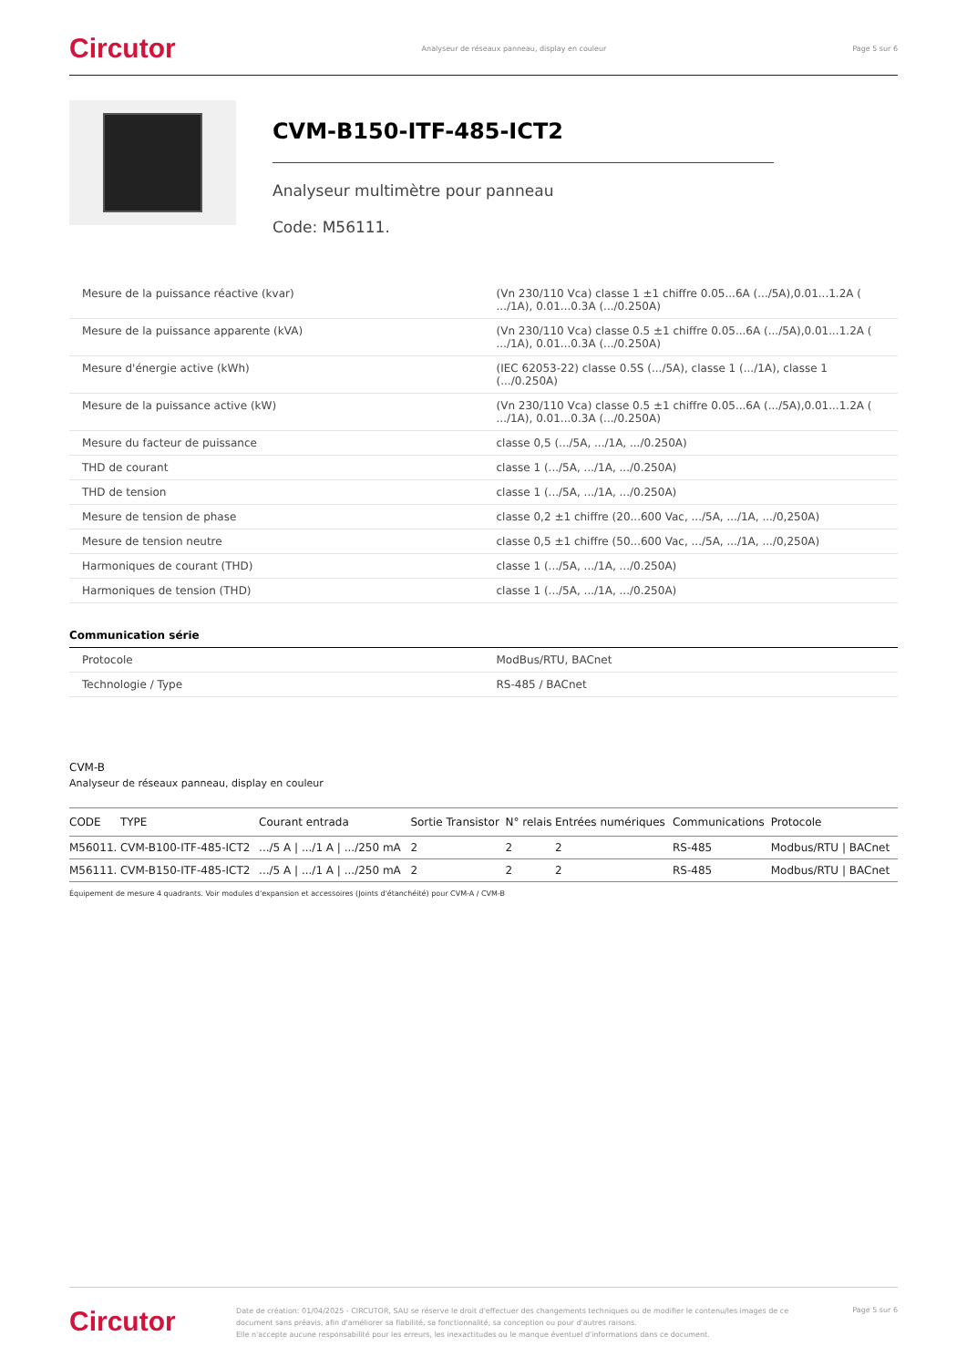Circutor
Analyseur de réseaux panneau, display en couleur
Page 5 sur 6
CVM-B150-ITF-485-ICT2
Analyseur multimètre pour panneau
Code: M56111.
| Mesure de la puissance réactive (kvar) | (Vn 230/110 Vca) classe 1 ±1 chiffre 0.05...6A (.../5A),0.01...1.2A ( .../1A), 0.01...0.3A (.../0.250A) |
| Mesure de la puissance apparente (kVA) | (Vn 230/110 Vca) classe 0.5 ±1 chiffre 0.05...6A (.../5A),0.01...1.2A ( .../1A), 0.01...0.3A (.../0.250A) |
| Mesure d'énergie active (kWh) | (IEC 62053-22) classe 0.5S (.../5A), classe 1 (.../1A), classe 1 (.../0.250A) |
| Mesure de la puissance active (kW) | (Vn 230/110 Vca) classe 0.5 ±1 chiffre 0.05...6A (.../5A),0.01...1.2A ( .../1A), 0.01...0.3A (.../0.250A) |
| Mesure du facteur de puissance | classe 0,5 (.../5A, .../1A, .../0.250A) |
| THD de courant | classe 1 (.../5A, .../1A, .../0.250A) |
| THD de tension | classe 1 (.../5A, .../1A, .../0.250A) |
| Mesure de tension de phase | classe 0,2 ±1 chiffre (20...600 Vac, .../5A, .../1A, .../0,250A) |
| Mesure de tension neutre | classe 0,5 ±1 chiffre (50...600 Vac, .../5A, .../1A, .../0,250A) |
| Harmoniques de courant (THD) | classe 1 (.../5A, .../1A, .../0.250A) |
| Harmoniques de tension (THD) | classe 1 (.../5A, .../1A, .../0.250A) |
Communication série
| Protocole | ModBus/RTU, BACnet |
| Technologie / Type | RS-485 / BACnet |
CVM-B
Analyseur de réseaux panneau, display en couleur
| CODE | TYPE | Courant entrada | Sortie Transistor | N° relais | Entrées numériques | Communications | Protocole |
| --- | --- | --- | --- | --- | --- | --- | --- |
| M56011. | CVM-B100-ITF-485-ICT2 | .../5 A / .../1 A / .../250 mA | 2 | 2 | 2 | RS-485 | Modbus/RTU / BACnet |
| M56111. | CVM-B150-ITF-485-ICT2 | .../5 A / .../1 A / .../250 mA | 2 | 2 | 2 | RS-485 | Modbus/RTU / BACnet |
Équipement de mesure 4 quadrants. Voir modules d'expansion et accessoires (Joints d'étanchéité) pour CVM-A / CVM-B
Circutor
Date de création: 01/04/2025 - CIRCUTOR, SAU se réserve le droit d'effectuer des changements techniques ou de modifier le contenu/les images de ce document sans préavis, afin d'améliorer sa fiabilité, sa fonctionnalité, sa conception ou pour d'autres raisons.
Elle n'accepte aucune responsabilité pour les erreurs, les inexactitudes ou le manque éventuel d'informations dans ce document.
Page 5 sur 6